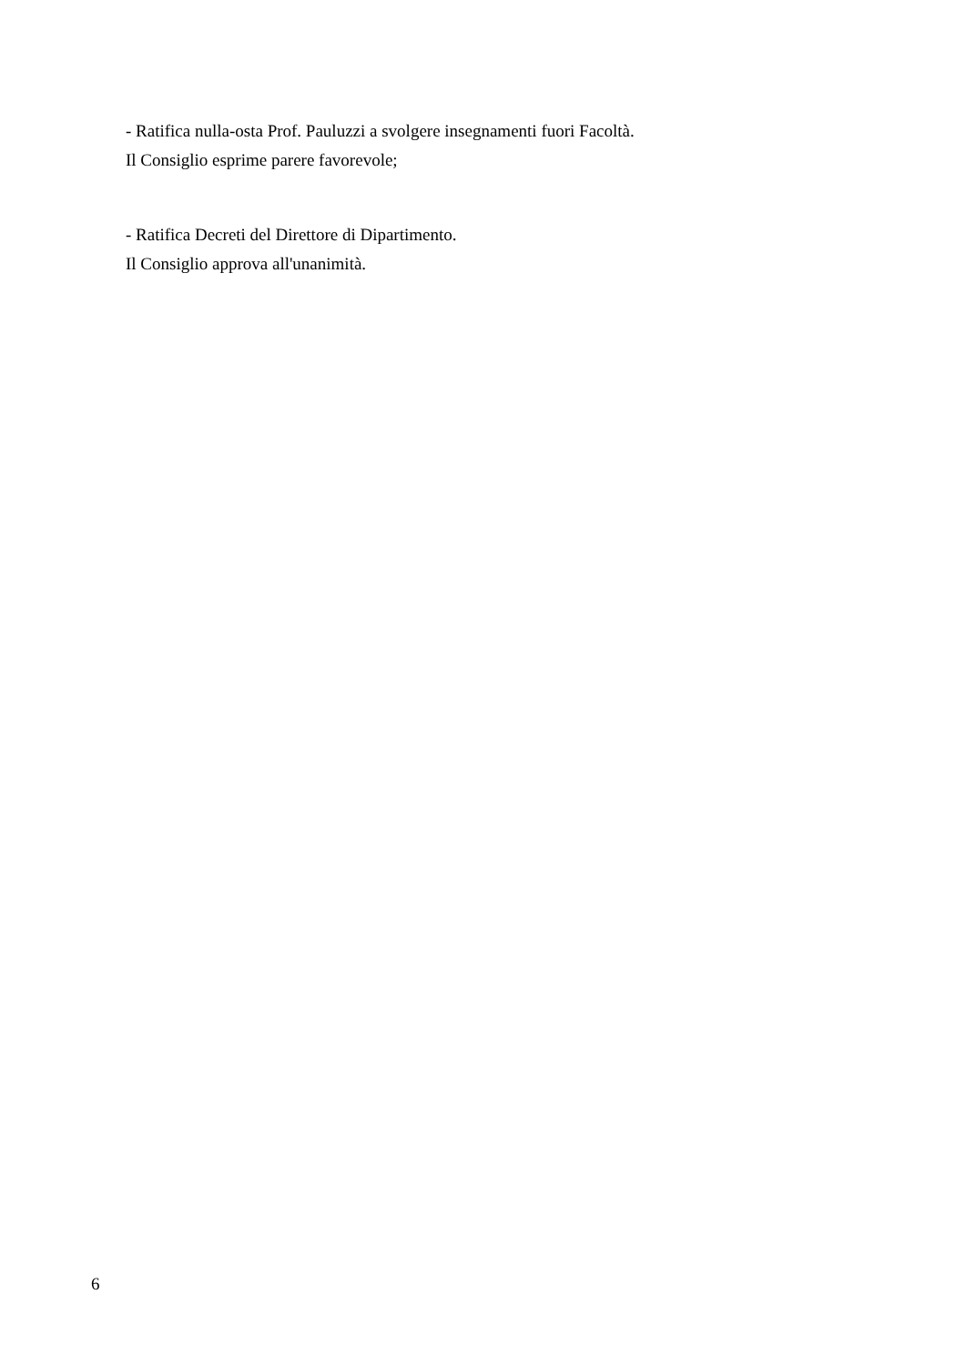- Ratifica nulla-osta Prof. Pauluzzi a svolgere insegnamenti fuori Facoltà.
Il Consiglio esprime parere favorevole;
- Ratifica Decreti del Direttore di Dipartimento.
Il Consiglio approva all'unanimità.
6